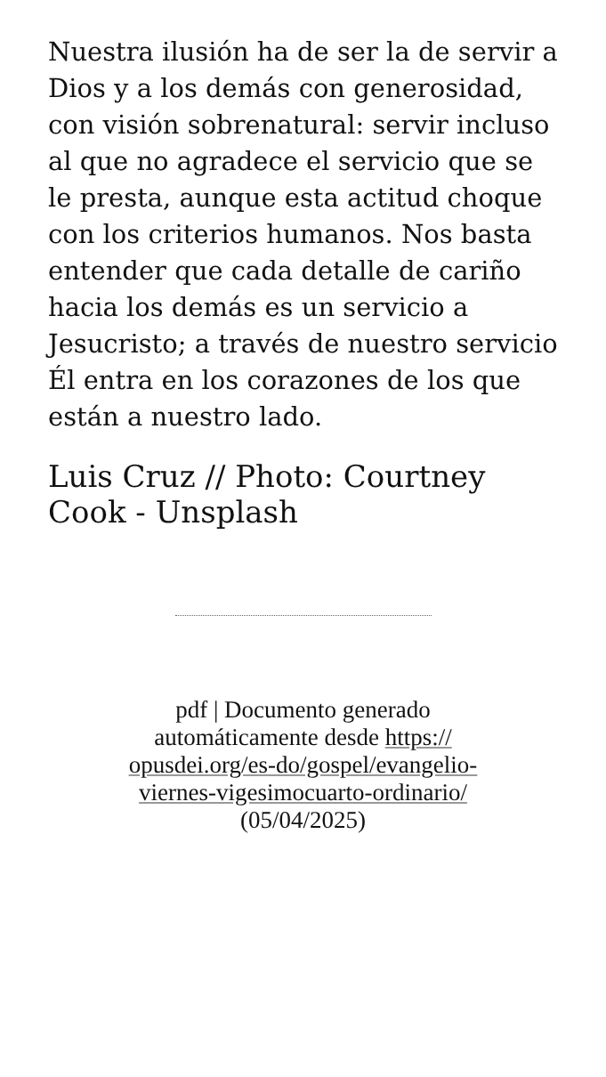Nuestra ilusión ha de ser la de servir a Dios y a los demás con generosidad, con visión sobrenatural: servir incluso al que no agradece el servicio que se le presta, aunque esta actitud choque con los criterios humanos. Nos basta entender que cada detalle de cariño hacia los demás es un servicio a Jesucristo; a través de nuestro servicio Él entra en los corazones de los que están a nuestro lado.
Luis Cruz // Photo: Courtney Cook - Unsplash
pdf | Documento generado
automáticamente desde https://
opusdei.org/es-do/gospel/evangelio-
viernes-vigesimocuarto-ordinario/
(05/04/2025)